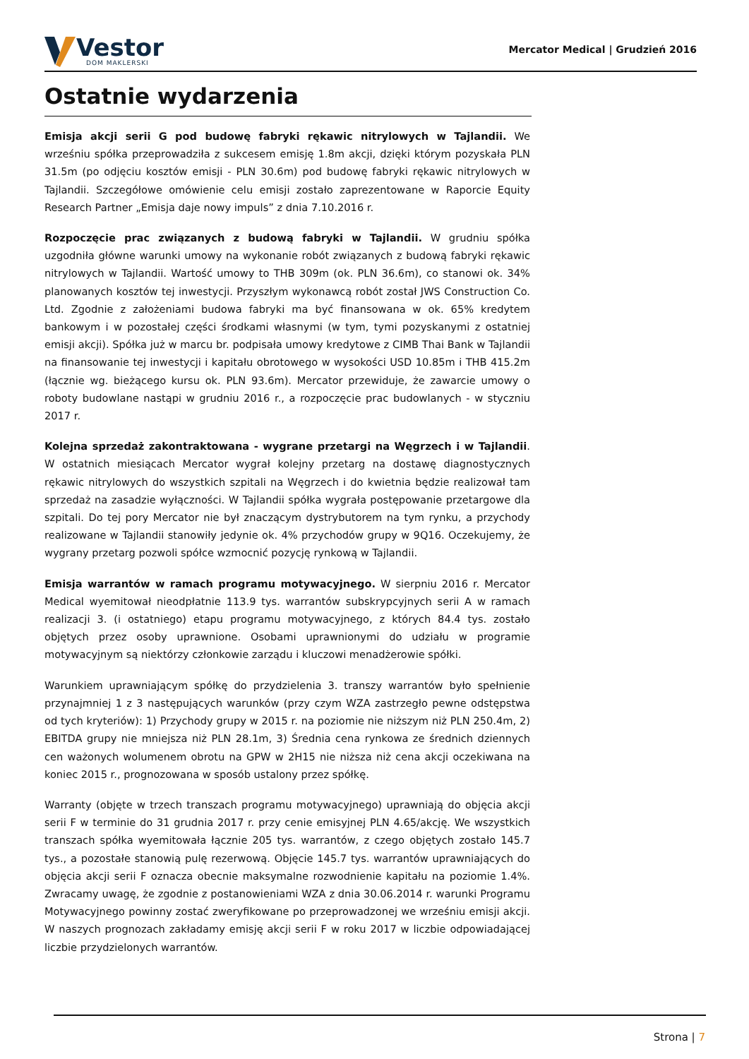Vestor
DOM MAKLERSKI
Mercator Medical | Grudzień 2016
Ostatnie wydarzenia
Emisja akcji serii G pod budowę fabryki rękawic nitrylowych w Tajlandii. We wrześniu spółka przeprowadziła z sukcesem emisję 1.8m akcji, dzięki którym pozyskała PLN 31.5m (po odjęciu kosztów emisji - PLN 30.6m) pod budowę fabryki rękawic nitrylowych w Tajlandii. Szczegółowe omówienie celu emisji zostało zaprezentowane w Raporcie Equity Research Partner „Emisja daje nowy impuls” z dnia 7.10.2016 r.
Rozpoczęcie prac związanych z budową fabryki w Tajlandii. W grudniu spółka uzgodniła główne warunki umowy na wykonanie robót związanych z budową fabryki rękawic nitrylowych w Tajlandii. Wartość umowy to THB 309m (ok. PLN 36.6m), co stanowi ok. 34% planowanych kosztów tej inwestycji. Przyszłym wykonawcą robót został JWS Construction Co. Ltd. Zgodnie z założeniami budowa fabryki ma być finansowana w ok. 65% kredytem bankowym i w pozostałej części środkami własnymi (w tym, tymi pozyskanymi z ostatniej emisji akcji). Spółka już w marcu br. podpisała umowy kredytowe z CIMB Thai Bank w Tajlandii na finansowanie tej inwestycji i kapitału obrotowego w wysokości USD 10.85m i THB 415.2m (łącznie wg. bieżącego kursu ok. PLN 93.6m). Mercator przewiduje, że zawarcie umowy o roboty budowlane nastąpi w grudniu 2016 r., a rozpoczęcie prac budowlanych - w styczniu 2017 r.
Kolejna sprzedaż zakontraktowana - wygrane przetargi na Węgrzech i w Tajlandii. W ostatnich miesiącach Mercator wygrał kolejny przetarg na dostawę diagnostycznych rękawic nitrylowych do wszystkich szpitali na Węgrzech i do kwietnia będzie realizował tam sprzedaż na zasadzie wyłączności. W Tajlandii spółka wygrała postępowanie przetargowe dla szpitali. Do tej pory Mercator nie był znaczącym dystrybutorem na tym rynku, a przychody realizowane w Tajlandii stanowiły jedynie ok. 4% przychodów grupy w 9Q16. Oczekujemy, że wygrany przetarg pozwoli spółce wzmocnić pozycję rynkową w Tajlandii.
Emisja warrantów w ramach programu motywacyjnego. W sierpniu 2016 r. Mercator Medical wyemitował nieodpłatnie 113.9 tys. warrantów subskrypcyjnych serii A w ramach realizacji 3. (i ostatniego) etapu programu motywacyjnego, z których 84.4 tys. zostało objętych przez osoby uprawnione. Osobami uprawnionymi do udziału w programie motywacyjnym są niektórzy członkowie zarządu i kluczowi menadżerowie spółki.
Warunkiem uprawniającym spółkę do przydzielenia 3. transzy warrantów było spełnienie przynajmniej 1 z 3 następujących warunków (przy czym WZA zastrzegło pewne odstępstwa od tych kryteriów): 1) Przychody grupy w 2015 r. na poziomie nie niższym niż PLN 250.4m, 2) EBITDA grupy nie mniejsza niż PLN 28.1m, 3) Średnia cena rynkowa ze średnich dziennych cen ważonych wolumenem obrotu na GPW w 2H15 nie niższa niż cena akcji oczekiwana na koniec 2015 r., prognozowana w sposób ustalony przez spółkę.
Warranty (objęte w trzech transzach programu motywacyjnego) uprawniają do objęcia akcji serii F w terminie do 31 grudnia 2017 r. przy cenie emisyjnej PLN 4.65/akcję. We wszystkich transzach spółka wyemitowała łącznie 205 tys. warrantów, z czego objętych zostało 145.7 tys., a pozostałe stanowią pulę rezerwową. Objęcie 145.7 tys. warrantów uprawniających do objęcia akcji serii F oznacza obecnie maksymalne rozwodnienie kapitału na poziomie 1.4%. Zwracamy uwagę, że zgodnie z postanowieniami WZA z dnia 30.06.2014 r. warunki Programu Motywacyjnego powinny zostać zweryfikowane po przeprowadzonej we wrześniu emisji akcji. W naszych prognozach zakładamy emisję akcji serii F w roku 2017 w liczbie odpowiadającej liczbie przydzielonych warrantów.
Strona | 7